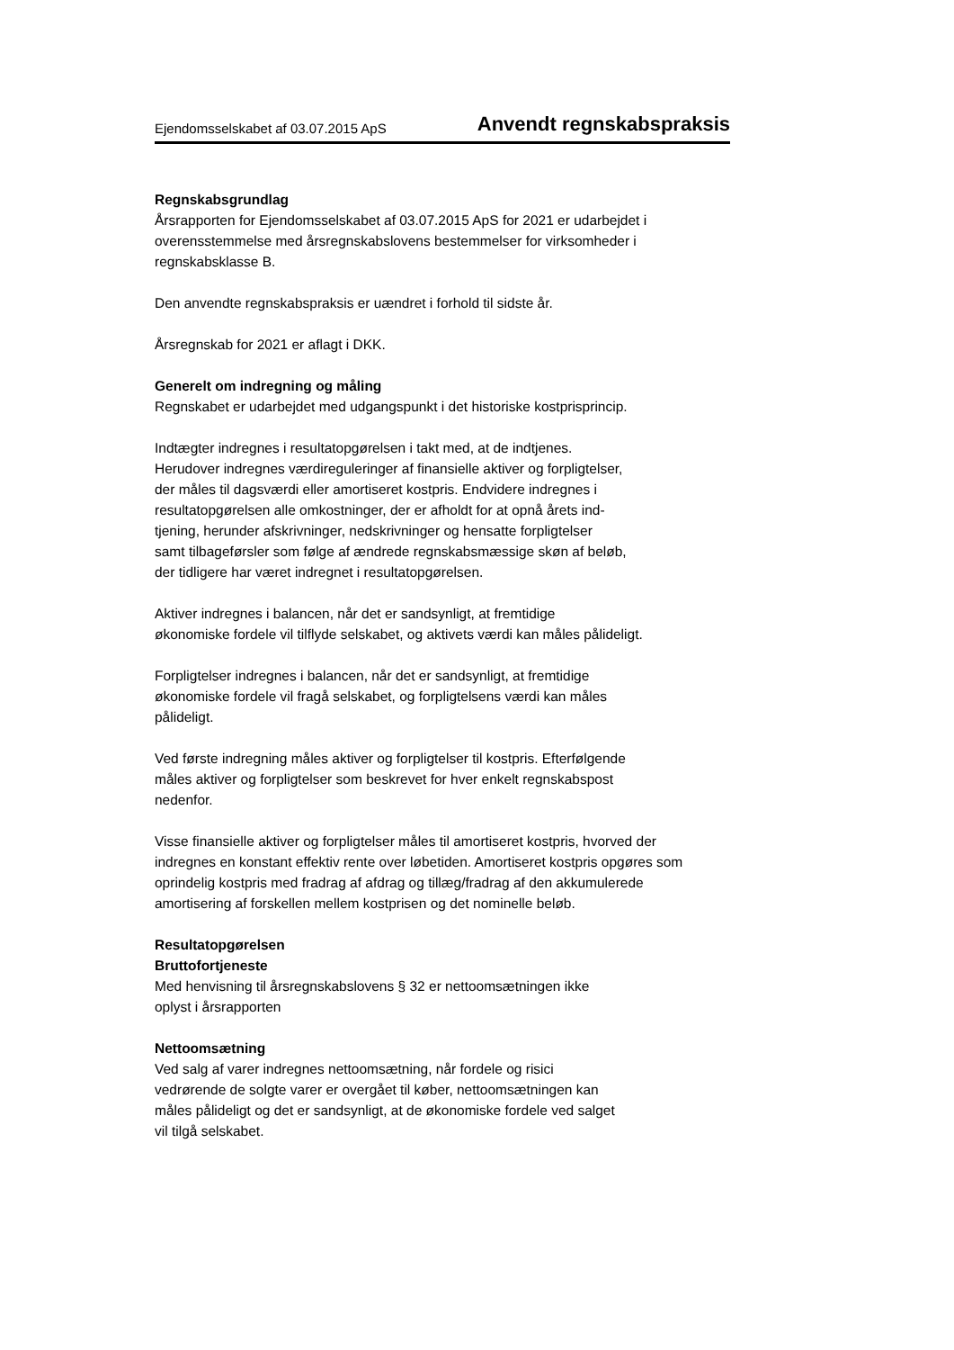Ejendomsselskabet af 03.07.2015 ApS Anvendt regnskabspraksis
Regnskabsgrundlag
Årsrapporten for Ejendomsselskabet af 03.07.2015 ApS for 2021 er udarbejdet i
overensstemmelse med årsregnskabslovens bestemmelser for virksomheder i
regnskabsklasse B.
Den anvendte regnskabspraksis er uændret i forhold til sidste år.
Årsregnskab for 2021 er aflagt i DKK.
Generelt om indregning og måling
Regnskabet er udarbejdet med udgangspunkt i det historiske kostprisprincip.
Indtægter indregnes i resultatopgørelsen i takt med, at de indtjenes.
Herudover indregnes værdireguleringer af finansielle aktiver og forpligtelser,
der måles til dagsværdi eller amortiseret kostpris. Endvidere indregnes i
resultatopgørelsen alle omkostninger, der er afholdt for at opnå årets ind-
tjening, herunder afskrivninger, nedskrivninger og hensatte forpligtelser
samt tilbageførsler som følge af ændrede regnskabsmæssige skøn af beløb,
der tidligere har været indregnet i resultatopgørelsen.
Aktiver indregnes i balancen, når det er sandsynligt, at fremtidige
økonomiske fordele vil tilflyde selskabet, og aktivets værdi kan måles pålideligt.
Forpligtelser indregnes i balancen, når det er sandsynligt, at fremtidige
økonomiske fordele vil fragå selskabet, og forpligtelsens værdi kan måles
pålideligt.
Ved første indregning måles aktiver og forpligtelser til kostpris. Efterfølgende
måles aktiver og forpligtelser som beskrevet for hver enkelt regnskabspost
nedenfor.
Visse finansielle aktiver og forpligtelser måles til amortiseret kostpris, hvorved der
indregnes en konstant effektiv rente over løbetiden. Amortiseret kostpris opgøres som
oprindelig kostpris med fradrag af afdrag og tillæg/fradrag af den akkumulerede
amortisering af forskellen mellem kostprisen og det nominelle beløb.
Resultatopgørelsen
Bruttofortjeneste
Med henvisning til årsregnskabslovens § 32 er nettoomsætningen ikke
oplyst i årsrapporten
Nettoomsætning
Ved salg af varer indregnes nettoomsætning, når fordele og risici
vedrørende de solgte varer er overgået til køber, nettoomsætningen kan
måles pålideligt og det er sandsynligt, at de økonomiske fordele ved salget
vil tilgå selskabet.